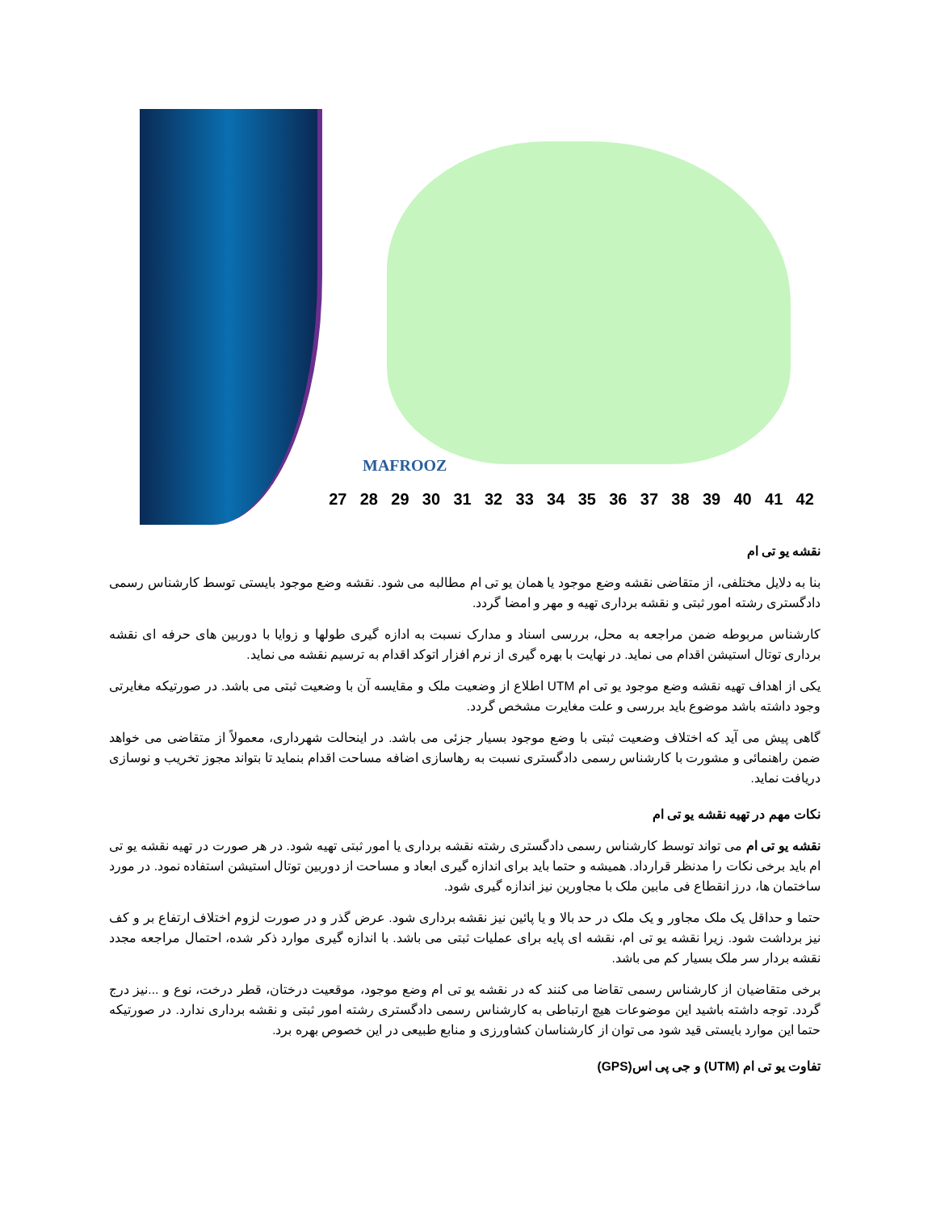MAFROOZ
27 28 29 30 31 32 33 34 35 36 37 38 39 40 41 42
نقشه یو تی ام
بنا به دلایل مختلفی، از متقاضی نقشه وضع موجود یا همان یو تی ام مطالبه می شود. نقشه وضع موجود بایستی توسط کارشناس رسمی دادگستری رشته امور ثبتی و نقشه برداری تهیه و مهر و امضا گردد.
کارشناس مربوطه ضمن مراجعه به محل، بررسی اسناد و مدارک نسبت به ادازه گیری طولها و زوایا با دوربین های حرفه ای نقشه برداری توتال استیشن اقدام می نماید. در نهایت با بهره گیری از نرم افزار اتوکد اقدام به ترسیم نقشه می نماید.
یکی از اهداف تهیه نقشه وضع موجود یو تی ام UTM اطلاع از وضعیت ملک و مقایسه آن با وضعیت ثبتی می باشد. در صورتیکه مغایرتی وجود داشته باشد موضوع باید بررسی و علت مغایرت مشخص گردد.
گاهی پیش می آید که اختلاف وضعیت ثبتی با وضع موجود بسیار جزئی می باشد. در اینحالت شهرداری، معمولاً از متقاضی می خواهد ضمن راهنمائی و مشورت با کارشناس رسمی دادگستری نسبت به رهاسازی اضافه مساحت اقدام بنماید تا بتواند مجوز تخریب و نوسازی دریافت نماید.
نکات مهم در تهیه نقشه یو تی ام
نقشه یو تی ام می تواند توسط کارشناس رسمی دادگستری رشته نقشه برداری یا امور ثبتی تهیه شود. در هر صورت در تهیه نقشه یو تی ام باید برخی نکات را مدنظر قرارداد. همیشه و حتما باید برای اندازه گیری ابعاد و مساحت از دوربین توتال استیشن استفاده نمود. در مورد ساختمان ها، درز انقطاع فی مابین ملک با مجاورین نیز اندازه گیری شود.
حتما و حداقل یک ملک مجاور و یک ملک در حد بالا و یا پائین نیز نقشه برداری شود. عرض گذر و در صورت لزوم اختلاف ارتفاع بر و کف نیز برداشت شود. زیرا نقشه یو تی ام، نقشه ای پایه برای عملیات ثبتی می باشد. با اندازه گیری موارد ذکر شده، احتمال مراجعه مجدد نقشه بردار سر ملک بسیار کم می باشد.
برخی متقاضیان از کارشناس رسمی تقاضا می کنند که در نقشه یو تی ام وضع موجود، موقعیت درختان، قطر درخت، نوع و ...نیز درج گردد. توجه داشته باشید این موضوعات هیچ ارتباطی به کارشناس رسمی دادگستری رشته امور ثبتی و نقشه برداری ندارد. در صورتیکه حتما این موارد بایستی قید شود می توان از کارشناسان کشاورزی و منابع طبیعی در این خصوص بهره برد.
تفاوت یو تی ام (UTM) و جی پی اس(GPS)